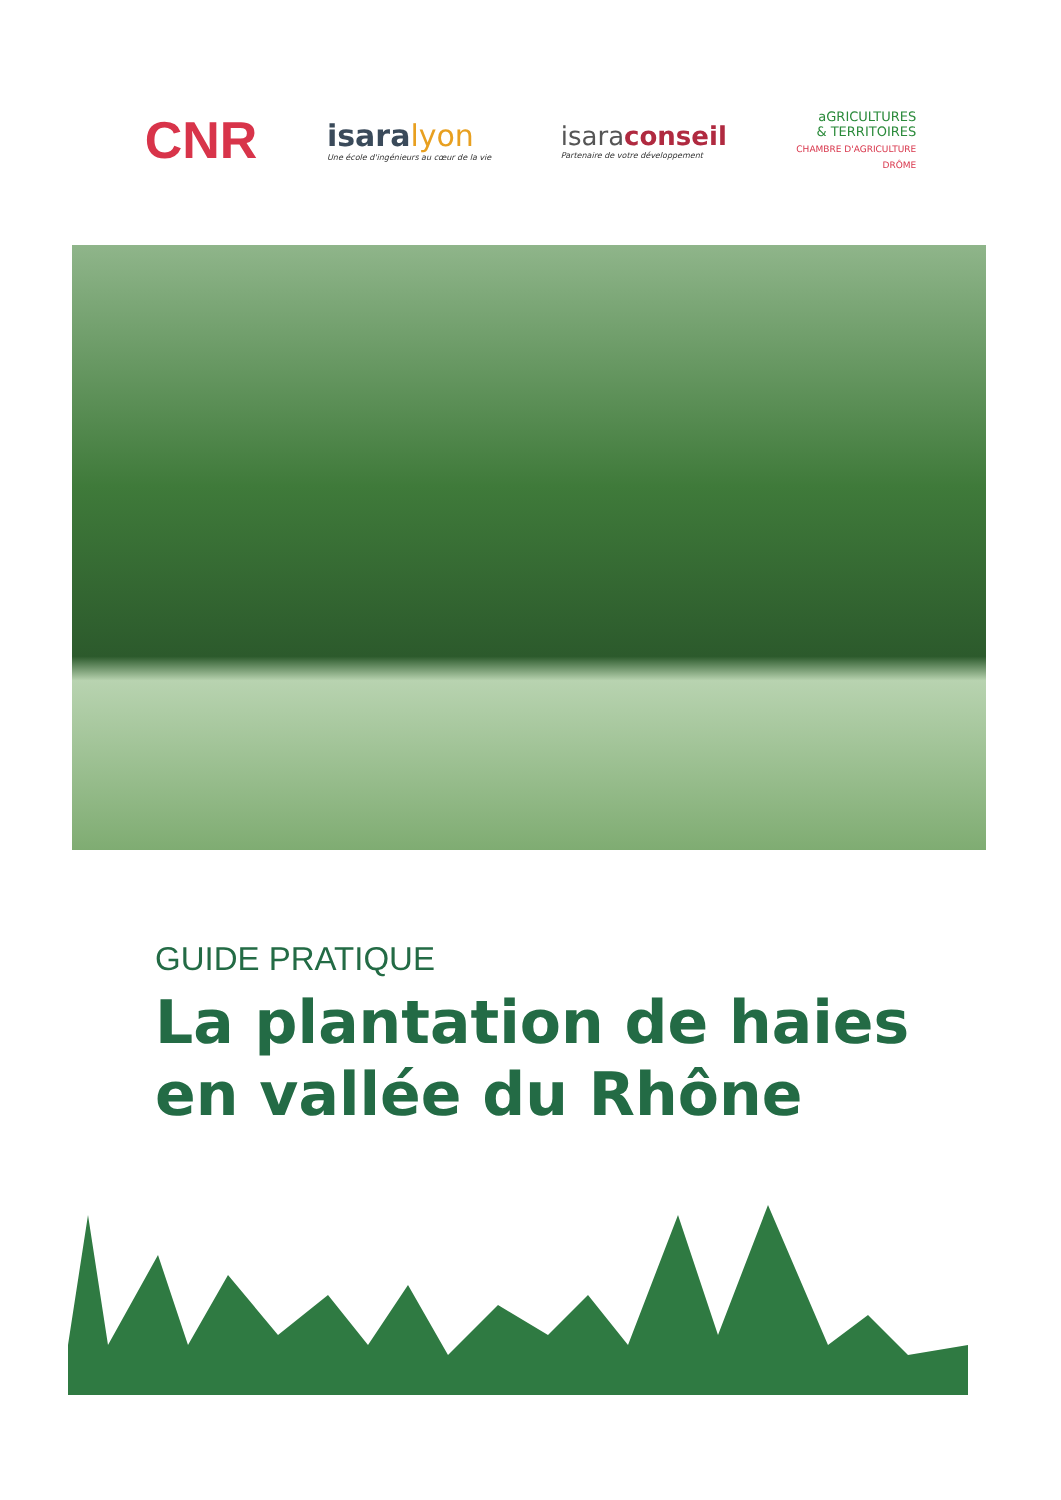CNR
isaralyon
Une école d'ingénieurs au cœur de la vie
isaraconseil
Partenaire de votre développement
aGRICULTURES
& TERRITOIRES
CHAMBRE D'AGRICULTURE
DRÔME
GUIDE PRATIQUE
La plantation de haies
en vallée du Rhône